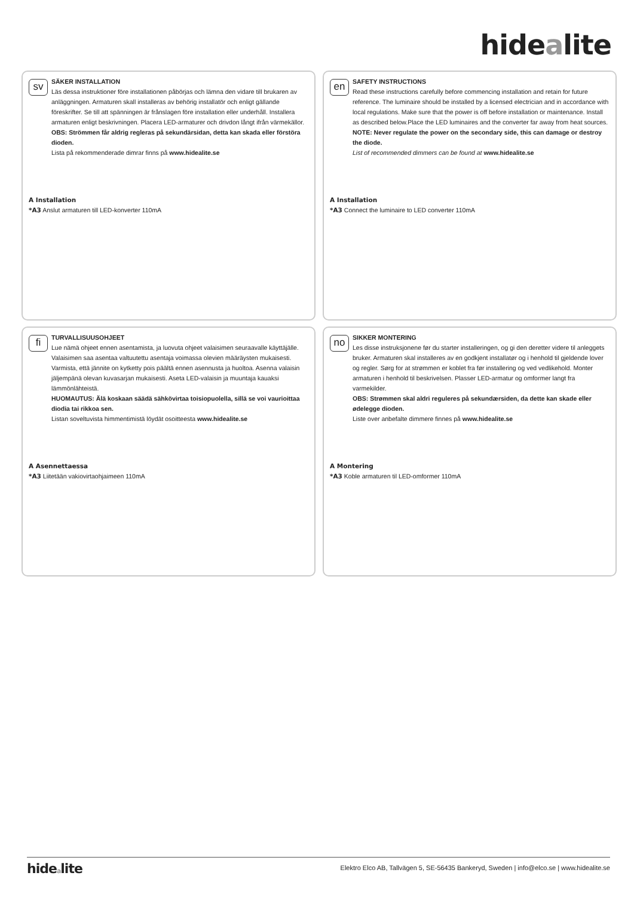hidealite
sv
SÄKER INSTALLATION
Läs dessa instruktioner före installationen påbörjas och lämna den vidare till brukaren av anläggningen. Armaturen skall installeras av behörig installatör och enligt gällande föreskrifter. Se till att spänningen är frånslagen före installation eller underhåll. Installera armaturen enligt beskrivningen. Placera LED-armaturer och drivdon långt ifrån värmekällor.
OBS: Strömmen får aldrig regleras på sekundärsidan, detta kan skada eller förstöra dioden.
Lista på rekommenderade dimrar finns på www.hidealite.se
A Installation
*A3 Anslut armaturen till LED-konverter 110mA
en
SAFETY INSTRUCTIONS
Read these instructions carefully before commencing installation and retain for future reference. The luminaire should be installed by a licensed electrician and in accordance with local regulations. Make sure that the power is off before installation or maintenance. Install as described below.Place the LED luminaires and the converter far away from heat sources.
NOTE: Never regulate the power on the secondary side, this can damage or destroy the diode.
List of recommended dimmers can be found at www.hidealite.se
A Installation
*A3 Connect the luminaire to LED converter 110mA
fi
TURVALLISUUSOHJEET
Lue nämä ohjeet ennen asentamista, ja luovuta ohjeet valaisimen seuraavalle käyttäjälle. Valaisimen saa asentaa valtuutettu asentaja voimassa olevien määräysten mukaisesti. Varmista, että jännite on kytketty pois päältä ennen asennusta ja huoltoa. Asenna valaisin jäljempänä olevan kuvasarjan mukaisesti. Aseta LED-valaisin ja muuntaja kauaksi lämmönlähteistä.
HUOMAUTUS: Älä koskaan säädä sähkövirtaa toisiopuolella, sillä se voi vaurioittaa diodia tai rikkoa sen.
Listan soveltuvista himmentimistä löydät osoitteesta www.hidealite.se
A Asennettaessa
*A3 Liitetään vakiovirtaohjaimeen 110mA
no
SIKKER MONTERING
Les disse instruksjonene før du starter installeringen, og gi den deretter videre til anleggets bruker. Armaturen skal installeres av en godkjent installatør og i henhold til gjeldende lover og regler. Sørg for at strømmen er koblet fra før installering og ved vedlikehold. Monter armaturen i henhold til beskrivelsen. Plasser LED-armatur og omformer langt fra varmekilder.
OBS: Strømmen skal aldri reguleres på sekundærsiden, da dette kan skade eller ødelegge dioden.
Liste over anbefalte dimmere finnes på www.hidealite.se
A Montering
*A3 Koble armaturen til LED-omformer 110mA
hidealite
Elektro Elco AB, Tallvägen 5, SE-56435 Bankeryd, Sweden | info@elco.se | www.hidealite.se